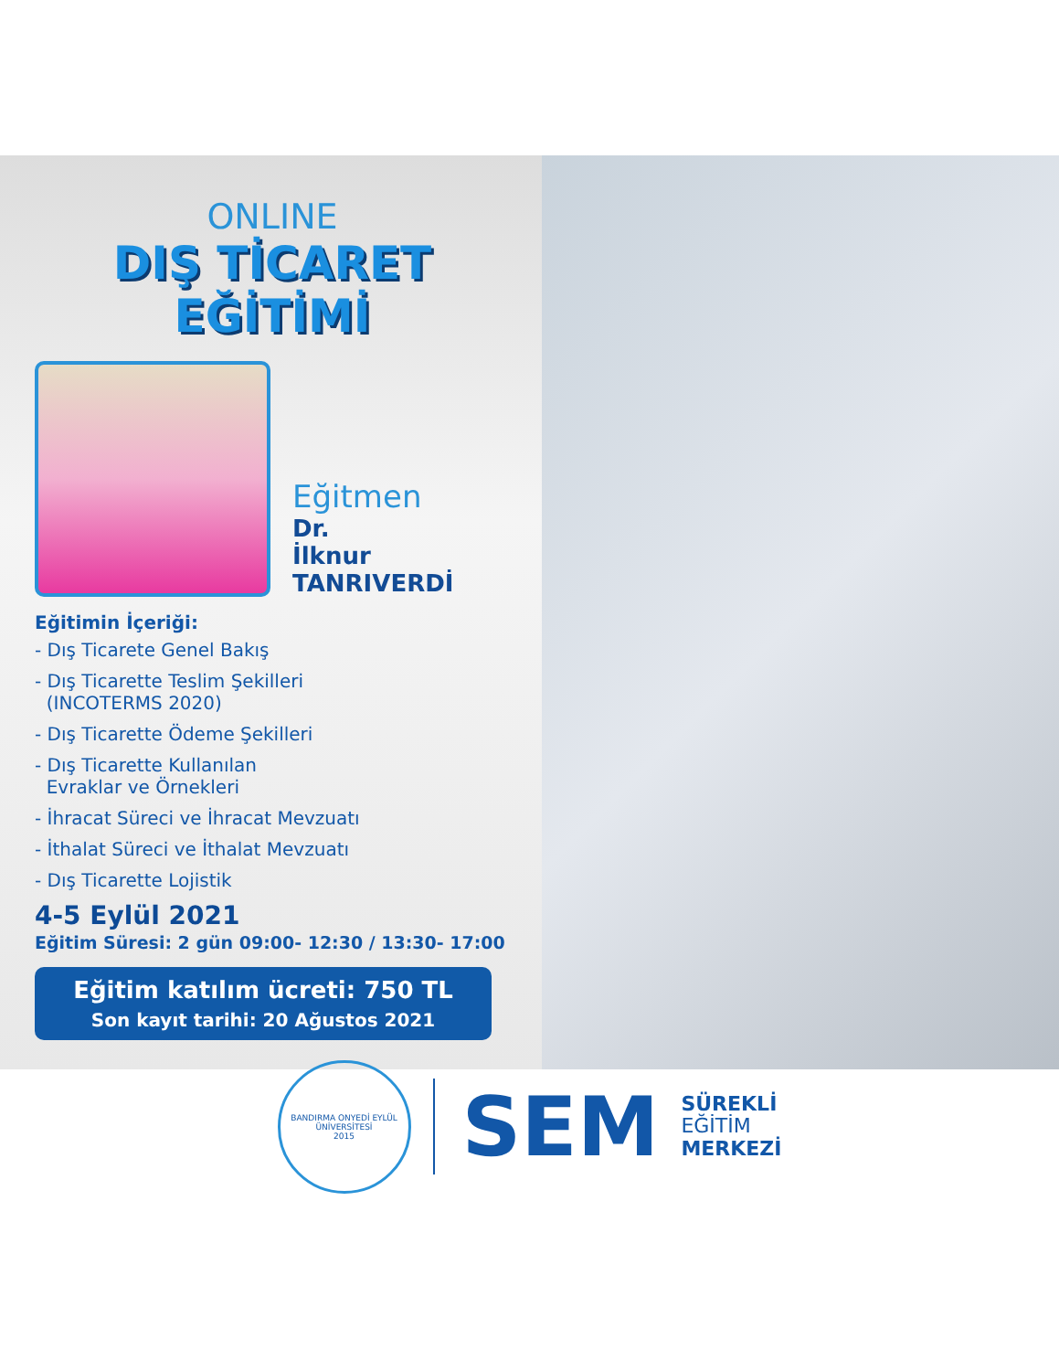ONLINE
DIŞ TİCARET EĞİTİMİ
Eğitmen
Dr.
İlknur
TANRIVERDİ
Eğitimin İçeriği:
- Dış Ticarete Genel Bakış
- Dış Ticarette Teslim Şekilleri
(INCOTERMS 2020)
- Dış Ticarette Ödeme Şekilleri
- Dış Ticarette Kullanılan
Evraklar ve Örnekleri
- İhracat Süreci ve İhracat Mevzuatı
- İthalat Süreci ve İthalat Mevzuatı
- Dış Ticarette Lojistik
4-5 Eylül 2021
Eğitim Süresi: 2 gün 09:00- 12:30 / 13:30- 17:00
Eğitim katılım ücreti: 750 TL
Son kayıt tarihi: 20 Ağustos 2021
BANDIRMA ONYEDİ EYLÜL ÜNİVERSİTESİ
2015
SEM
SÜREKLİ
EĞİTİM
MERKEZİ